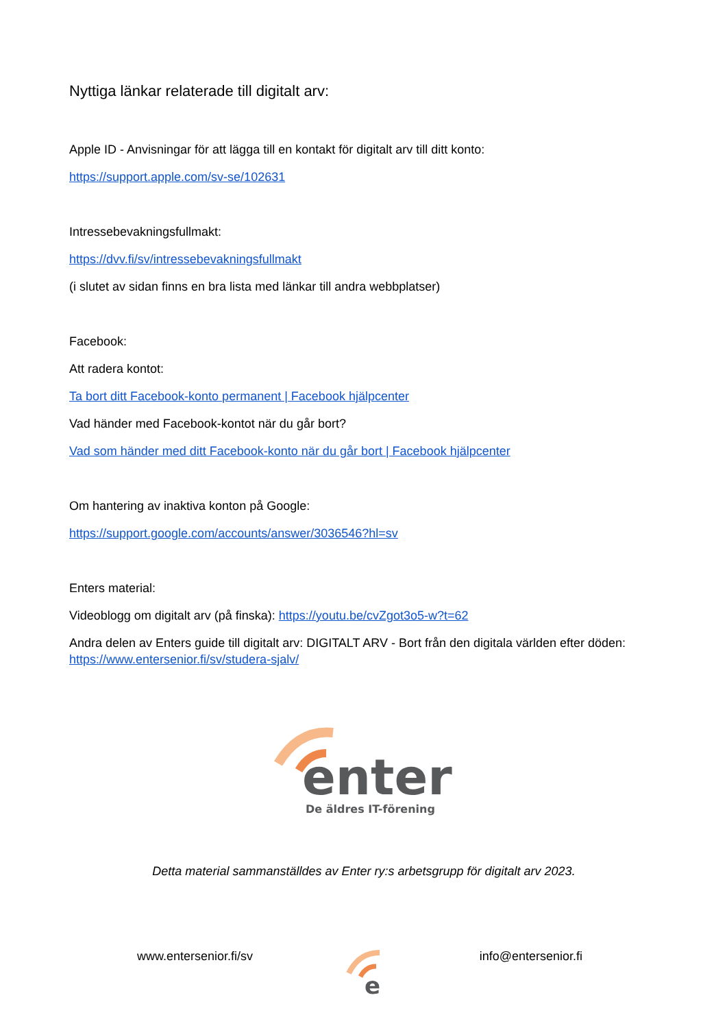Nyttiga länkar relaterade till digitalt arv:
Apple ID - Anvisningar för att lägga till en kontakt för digitalt arv till ditt konto:
https://support.apple.com/sv-se/102631
Intressebevakningsfullmakt:
https://dvv.fi/sv/intressebevakningsfullmakt
(i slutet av sidan finns en bra lista med länkar till andra webbplatser)
Facebook:
Att radera kontot:
Ta bort ditt Facebook-konto permanent | Facebook hjälpcenter
Vad händer med Facebook-kontot när du går bort?
Vad som händer med ditt Facebook-konto när du går bort | Facebook hjälpcenter
Om hantering av inaktiva konton på Google:
https://support.google.com/accounts/answer/3036546?hl=sv
Enters material:
Videoblogg om digitalt arv (på finska): https://youtu.be/cvZgot3o5-w?t=62
Andra delen av Enters guide till digitalt arv: DIGITALT ARV - Bort från den digitala världen efter döden: https://www.entersenior.fi/sv/studera-sjalv/
enter
De äldres IT-förening
Detta material sammanställdes av Enter ry:s arbetsgrupp för digitalt arv 2023.
www.entersenior.fi/sv
e
info@entersenior.fi